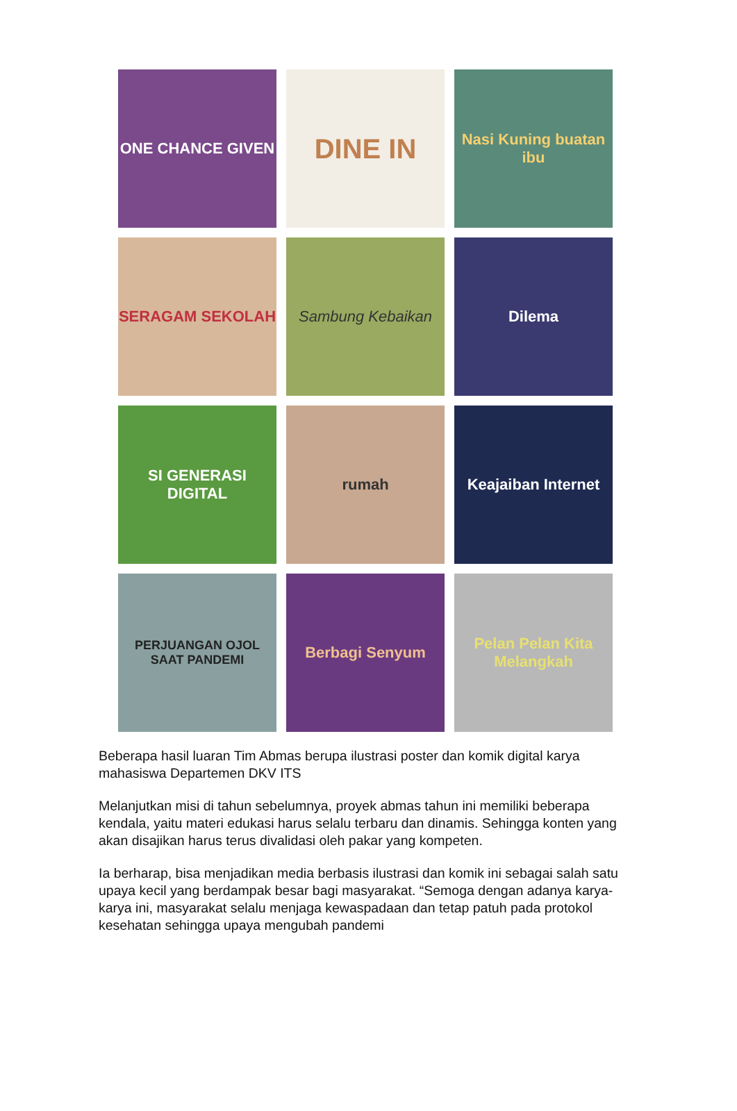ONE CHANCE GIVEN
DINE IN
Nasi Kuning buatan ibu
SERAGAM SEKOLAH
Sambung Kebaikan
Dilema
SI GENERASI DIGITAL
rumah
Keajaiban Internet
PERJUANGAN OJOL SAAT PANDEMI
Berbagi Senyum
Pelan Pelan Kita Melangkah
Beberapa hasil luaran Tim Abmas berupa ilustrasi poster dan komik digital karya mahasiswa Departemen DKV ITS
Melanjutkan misi di tahun sebelumnya, proyek abmas tahun ini memiliki beberapa kendala, yaitu materi edukasi harus selalu terbaru dan dinamis. Sehingga konten yang akan disajikan harus terus divalidasi oleh pakar yang kompeten.
Ia berharap, bisa menjadikan media berbasis ilustrasi dan komik ini sebagai salah satu upaya kecil yang berdampak besar bagi masyarakat. “Semoga dengan adanya karya-karya ini, masyarakat selalu menjaga kewaspadaan dan tetap patuh pada protokol kesehatan sehingga upaya mengubah pandemi